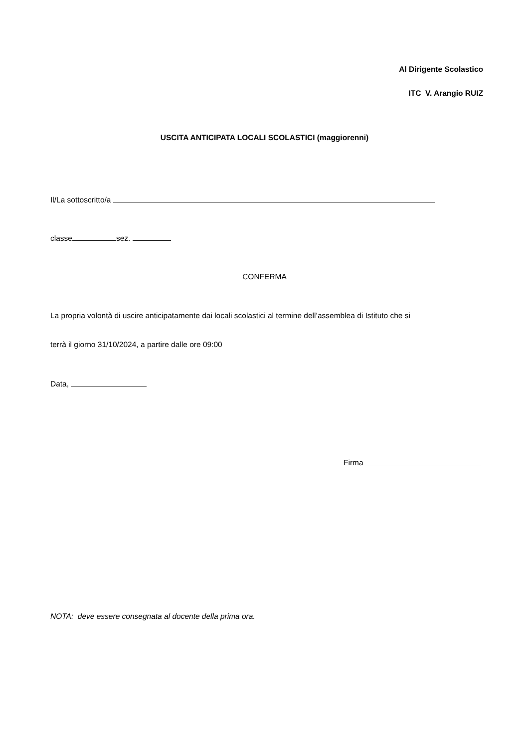Al Dirigente Scolastico
ITC V. Arangio RUIZ
USCITA ANTICIPATA LOCALI SCOLASTICI (maggiorenni)
Il/La sottoscritto/a
classe sez.
CONFERMA
La propria volontà di uscire anticipatamente dai locali scolastici al termine dell’assemblea di Istituto che si
terrà il giorno 31/10/2024, a partire dalle ore 09:00
Data,
Firma
NOTA: deve essere consegnata al docente della prima ora.